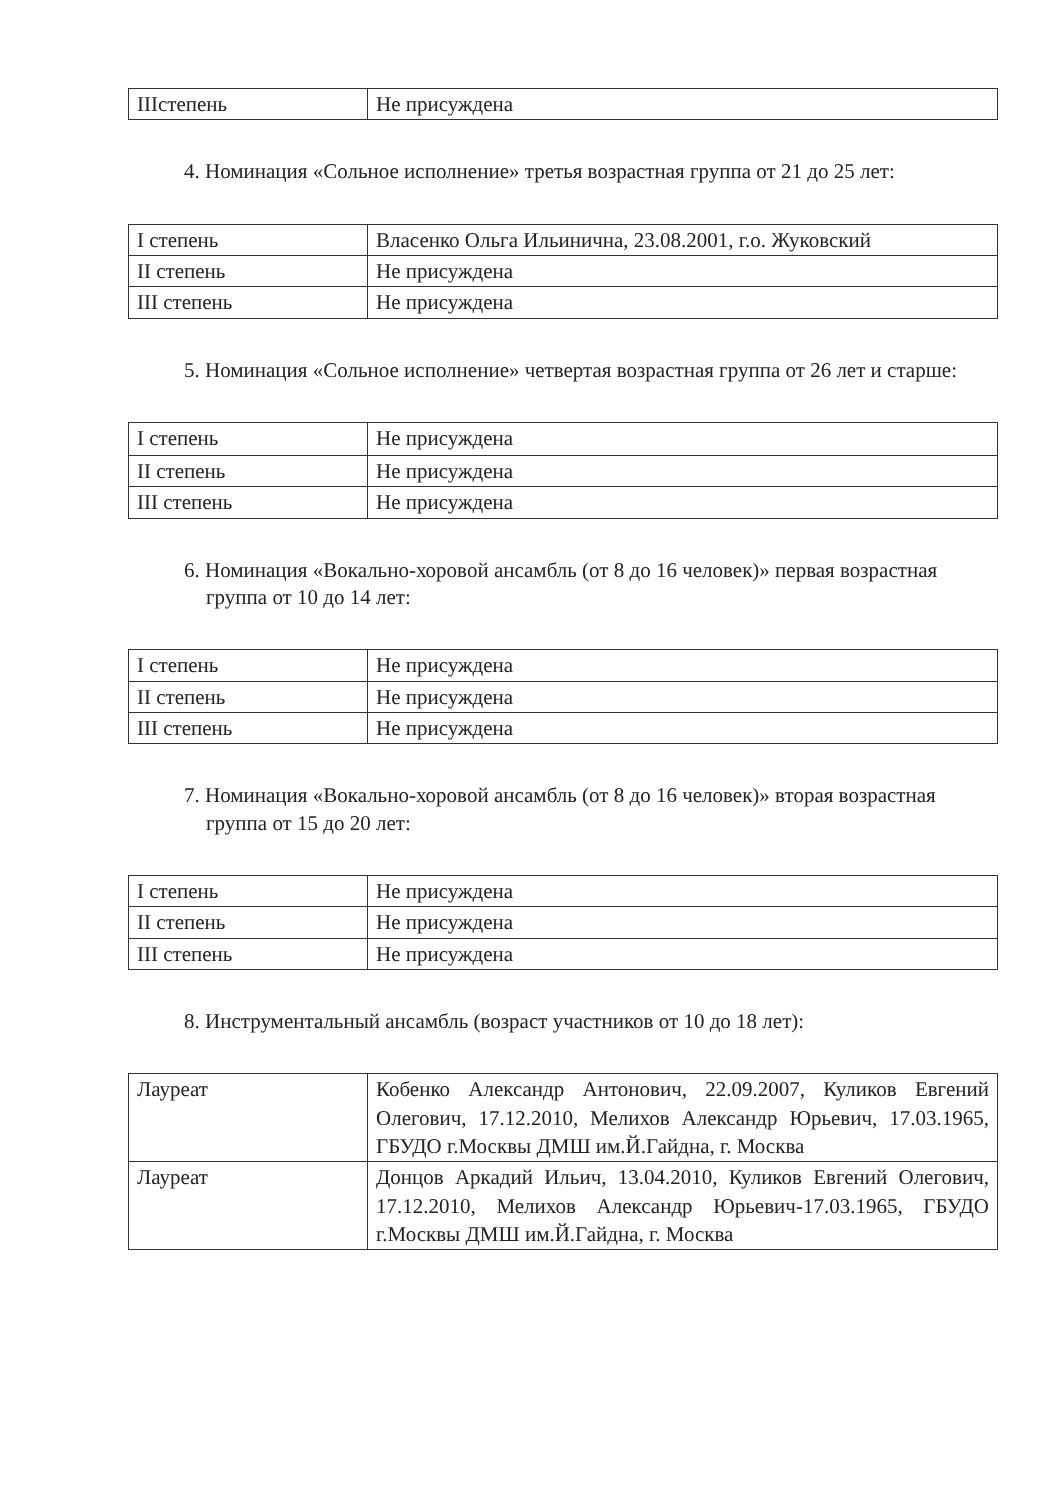| IIIстепень | Не присуждена |
4. Номинация «Сольное исполнение» третья возрастная группа от 21 до 25 лет:
| I степень | Власенко Ольга Ильинична, 23.08.2001, г.о. Жуковский |
| II степень | Не присуждена |
| III степень | Не присуждена |
5. Номинация «Сольное исполнение» четвертая возрастная группа от 26 лет и старше:
| I степень | Не присуждена |
| II степень | Не присуждена |
| III степень | Не присуждена |
6. Номинация «Вокально-хоровой ансамбль (от 8 до 16 человек)» первая возрастная группа от 10 до 14 лет:
| I степень | Не присуждена |
| II степень | Не присуждена |
| III степень | Не присуждена |
7. Номинация «Вокально-хоровой ансамбль (от 8 до 16 человек)» вторая возрастная группа от 15 до 20 лет:
| I степень | Не присуждена |
| II степень | Не присуждена |
| III степень | Не присуждена |
8. Инструментальный ансамбль (возраст участников от 10 до 18 лет):
| Лауреат | Кобенко Александр Антонович, 22.09.2007, Куликов Евгений Олегович, 17.12.2010, Мелихов Александр Юрьевич, 17.03.1965, ГБУДО г.Москвы ДМШ им.Й.Гайдна, г. Москва |
| Лауреат | Донцов Аркадий Ильич, 13.04.2010, Куликов Евгений Олегович, 17.12.2010, Мелихов Александр Юрьевич-17.03.1965, ГБУДО г.Москвы ДМШ им.Й.Гайдна, г. Москва |